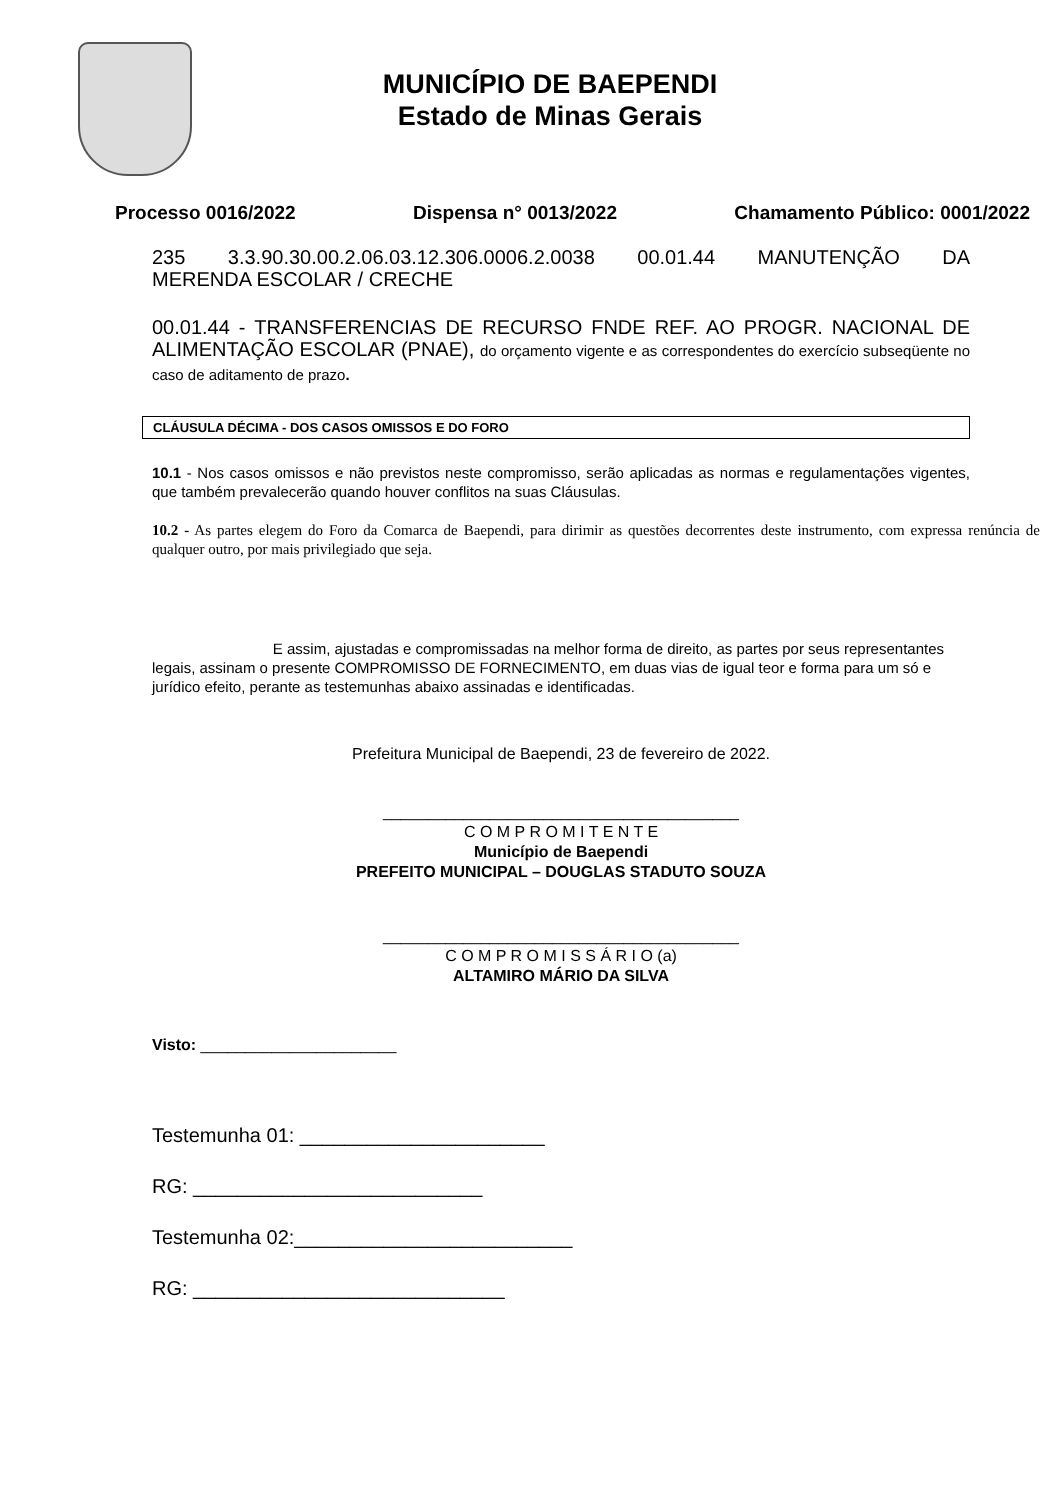MUNICÍPIO DE BAEPENDI
Estado de Minas Gerais
Processo 0016/2022 Dispensa n° 0013/2022 Chamamento Público: 0001/2022
235 3.3.90.30.00.2.06.03.12.306.0006.2.0038 00.01.44 MANUTENÇÃO DA MERENDA ESCOLAR / CRECHE
00.01.44 - TRANSFERENCIAS DE RECURSO FNDE REF. AO PROGR. NACIONAL DE ALIMENTAÇÃO ESCOLAR (PNAE), do orçamento vigente e as correspondentes do exercício subseqüente no caso de aditamento de prazo.
CLÁUSULA DÉCIMA - DOS CASOS OMISSOS E DO FORO
10.1 - Nos casos omissos e não previstos neste compromisso, serão aplicadas as normas e regulamentações vigentes, que também prevalecerão quando houver conflitos na suas Cláusulas.
10.2 - As partes elegem do Foro da Comarca de Baependi, para dirimir as questões decorrentes deste instrumento, com expressa renúncia de qualquer outro, por mais privilegiado que seja.
E assim, ajustadas e compromissadas na melhor forma de direito, as partes por seus representantes legais, assinam o presente COMPROMISSO DE FORNECIMENTO, em duas vias de igual teor e forma para um só e jurídico efeito, perante as testemunhas abaixo assinadas e identificadas.
Prefeitura Municipal de Baependi, 23 de fevereiro de 2022.
________________________________________
C O M P R O M I T E N T E
Município de Baependi
PREFEITO MUNICIPAL – DOUGLAS STADUTO SOUZA
________________________________________
C O M P R O M I S S Á R I O (a)
ALTAMIRO MÁRIO DA SILVA
Visto: ______________________
Testemunha 01: ______________________
RG: __________________________
Testemunha 02:_________________________
RG: ____________________________